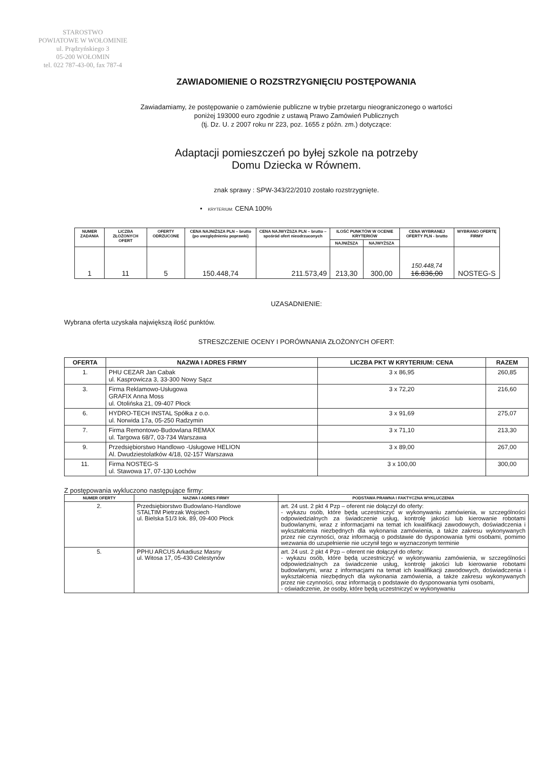STAROSTWO
POWIATOWE W WOŁOMINIE
ul. Prądzyńskiego 3
05-200 WOŁOMIN
tel. 022 787-43-00, fax 787-4
ZAWIADOMIENIE O ROZSTRZYGNIĘCIU POSTĘPOWANIA
Zawiadamiamy, że postępowanie o zamówienie publiczne w trybie przetargu nieograniczonego o wartości
poniżej 193000 euro zgodnie z ustawą Prawo Zamówień Publicznych
(tj. Dz. U. z 2007 roku nr 223, poz. 1655 z późn. zm.) dotyczące:
Adaptacji pomieszczeń po byłej szkole na potrzeby
Domu Dziecka w Równem.
znak sprawy : SPW-343/22/2010 zostało rozstrzygnięte.
• KRYTERIUM: CENA 100%
| NUMER ZADANIA | LICZBA ZŁOŻONYCH OFERT | OFERTY ODRZUCONE | CENA NAJNIŻSZA PLN – brutto (po uwzględnieniu poprawki) | CENA NAJWYŻSZA PLN – brutto – spośród ofert nieodrzuconych | ILOŚĆ PUNKTÓW W OCENIE KRYTERIÓW | | CENA WYBRANEJ OFERTY PLN - brutto | WYBRANO OFERTĘ FIRMY |
| --- | --- | --- | --- | --- | --- | --- | --- | --- |
| | | | | | NAJNIŻSZA | NAJWYŻSZA | | |
| 1 | 11 | 5 | 150.448,74 | 211.573,49 | 213,30 | 300,00 | 150.448,74 16.836,00 | NOSTEG-S |
UZASADNIENIE:
Wybrana oferta uzyskała największą ilość punktów.
STRESZCZENIE OCENY I PORÓWNANIA ZŁOŻONYCH OFERT:
| OFERTA | NAZWA I ADRES FIRMY | LICZBA PKT W KRYTERIUM: CENA | RAZEM |
| --- | --- | --- | --- |
| 1. | PHU CEZAR Jan Cabak ul. Kasprowicza 3, 33-300 Nowy Sącz | 3 x 86,95 | 260,85 |
| 3. | Firma Reklamowo-Usługowa GRAFIX Anna Moss ul. Otolińska 21, 09-407 Płock | 3 x 72,20 | 216,60 |
| 6. | HYDRO-TECH INSTAL Spółka z o.o. ul. Norwida 17a, 05-250 Radzymin | 3 x 91,69 | 275,07 |
| 7. | Firma Remontowo-Budowlana REMAX ul. Targowa 68/7, 03-734 Warszawa | 3 x 71,10 | 213,30 |
| 9. | Przedsiębiorstwo Handlowo -Usługowe HELION Al. Dwudziestolatków 4/18, 02-157 Warszawa | 3 x 89,00 | 267,00 |
| 11. | Firma NOSTEG-S ul. Stawowa 17, 07-130 Łochów | 3 x 100,00 | 300,00 |
Z postępowania wykluczono następujące firmy:
| NUMER OFERTY | NAZWA I ADRES FIRMY | PODSTAWA PRAWNA I FAKTYCZNA WYKLUCZENIA |
| --- | --- | --- |
| 2. | Przedsiębiorstwo Budowlano-Handlowe STALTIM Pietrzak Wojciech ul. Bielska 51/3 lok. 89, 09-400 Płock | art. 24 ust. 2 pkt 4 Pzp – oferent nie dołączył do oferty: - wykazu osób, które będą uczestniczyć w wykonywaniu zamówienia, w szczególności odpowiedzialnych za świadczenie usług, kontrolę jakości lub kierowanie robotami budowlanymi, wraz z informacjami na temat ich kwalifikacji zawodowych, doświadczenia i wykształcenia niezbędnych dla wykonania zamówienia, a także zakresu wykonywanych przez nie czynności, oraz informacją o podstawie do dysponowania tymi osobami, pomimo wezwania do uzupełnienie nie uczynił tego w wyznaczonym terminie |
| 5. | PPHU ARCUS Arkadiusz Masny ul. Witosa 17, 05-430 Celestynów | art. 24 ust. 2 pkt 4 Pzp – oferent nie dołączył do oferty: - wykazu osób, które będą uczestniczyć w wykonywaniu zamówienia, w szczególności odpowiedzialnych za świadczenie usług, kontrolę jakości lub kierowanie robotami budowlanymi, wraz z informacjami na temat ich kwalifikacji zawodowych, doświadczenia i wykształcenia niezbędnych dla wykonania zamówienia, a także zakresu wykonywanych przez nie czynności, oraz informacją o podstawie do dysponowania tymi osobami, - oświadczenie, że osoby, które będą uczestniczyć w wykonywaniu |